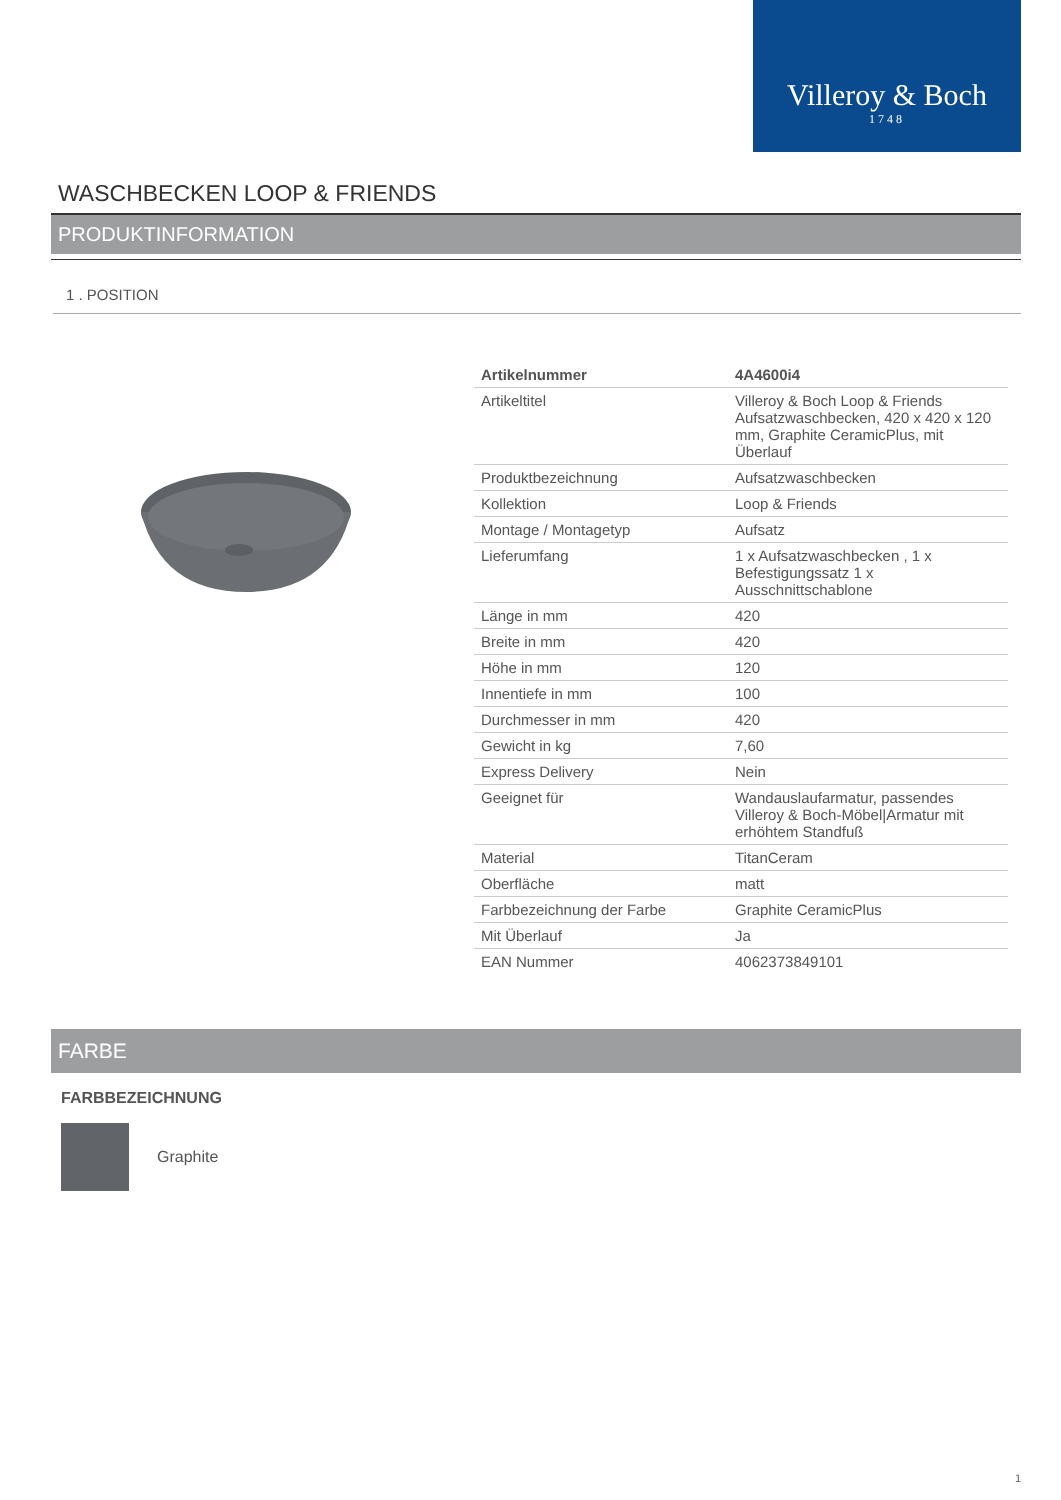Villeroy & Boch
1748
WASCHBECKEN LOOP & FRIENDS
PRODUKTINFORMATION
1 . POSITION
| Artikelnummer | 4A4600i4 |
| Artikeltitel | Villeroy & Boch Loop & Friends Aufsatzwaschbecken, 420 x 420 x 120 mm, Graphite CeramicPlus, mit Überlauf |
| Produktbezeichnung | Aufsatzwaschbecken |
| Kollektion | Loop & Friends |
| Montage / Montagetyp | Aufsatz |
| Lieferumfang | 1 x Aufsatzwaschbecken , 1 x Befestigungssatz 1 x Ausschnittschablone |
| Länge in mm | 420 |
| Breite in mm | 420 |
| Höhe in mm | 120 |
| Innentiefe in mm | 100 |
| Durchmesser in mm | 420 |
| Gewicht in kg | 7,60 |
| Express Delivery | Nein |
| Geeignet für | Wandauslaufarmatur, passendes Villeroy & Boch-Möbel/Armatur mit erhöhtem Standfuß |
| Material | TitanCeram |
| Oberfläche | matt |
| Farbbezeichnung der Farbe | Graphite CeramicPlus |
| Mit Überlauf | Ja |
| EAN Nummer | 4062373849101 |
FARBE
FARBBEZEICHNUNG
Graphite
1